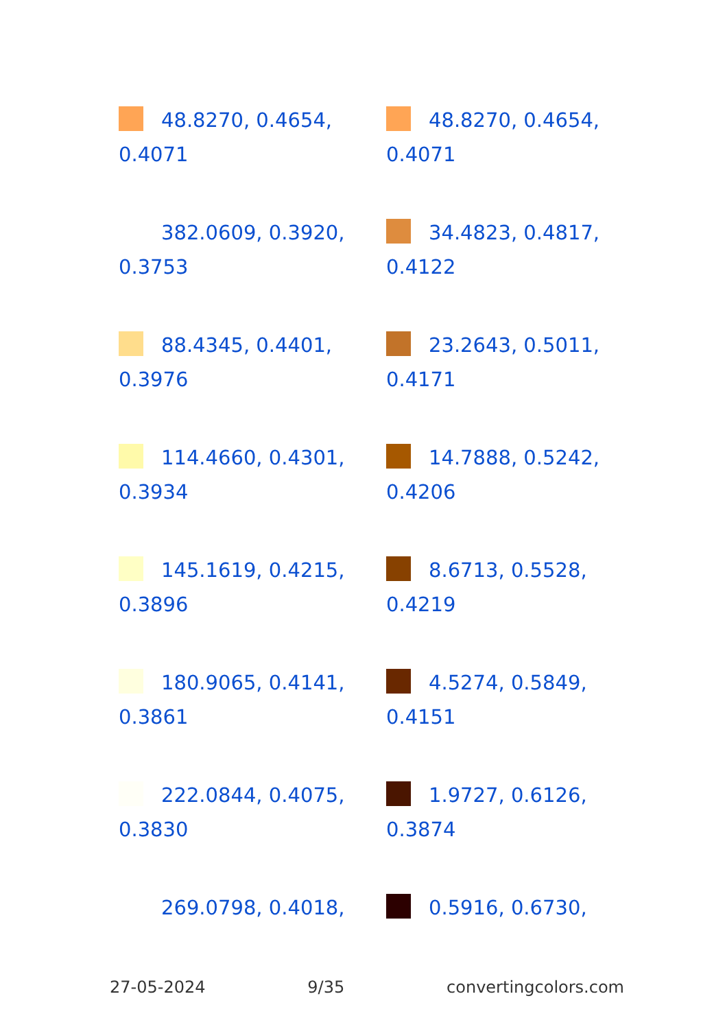48.8270, 0.4654, 0.4071
48.8270, 0.4654, 0.4071
382.0609, 0.3920, 0.3753
34.4823, 0.4817, 0.4122
88.4345, 0.4401, 0.3976
23.2643, 0.5011, 0.4171
114.4660, 0.4301, 0.3934
14.7888, 0.5242, 0.4206
145.1619, 0.4215, 0.3896
8.6713, 0.5528, 0.4219
180.9065, 0.4141, 0.3861
4.5274, 0.5849, 0.4151
222.0844, 0.4075, 0.3830
1.9727, 0.6126, 0.3874
269.0798, 0.4018,
0.5916, 0.6730,
27-05-2024 9/35 convertingcolors.com